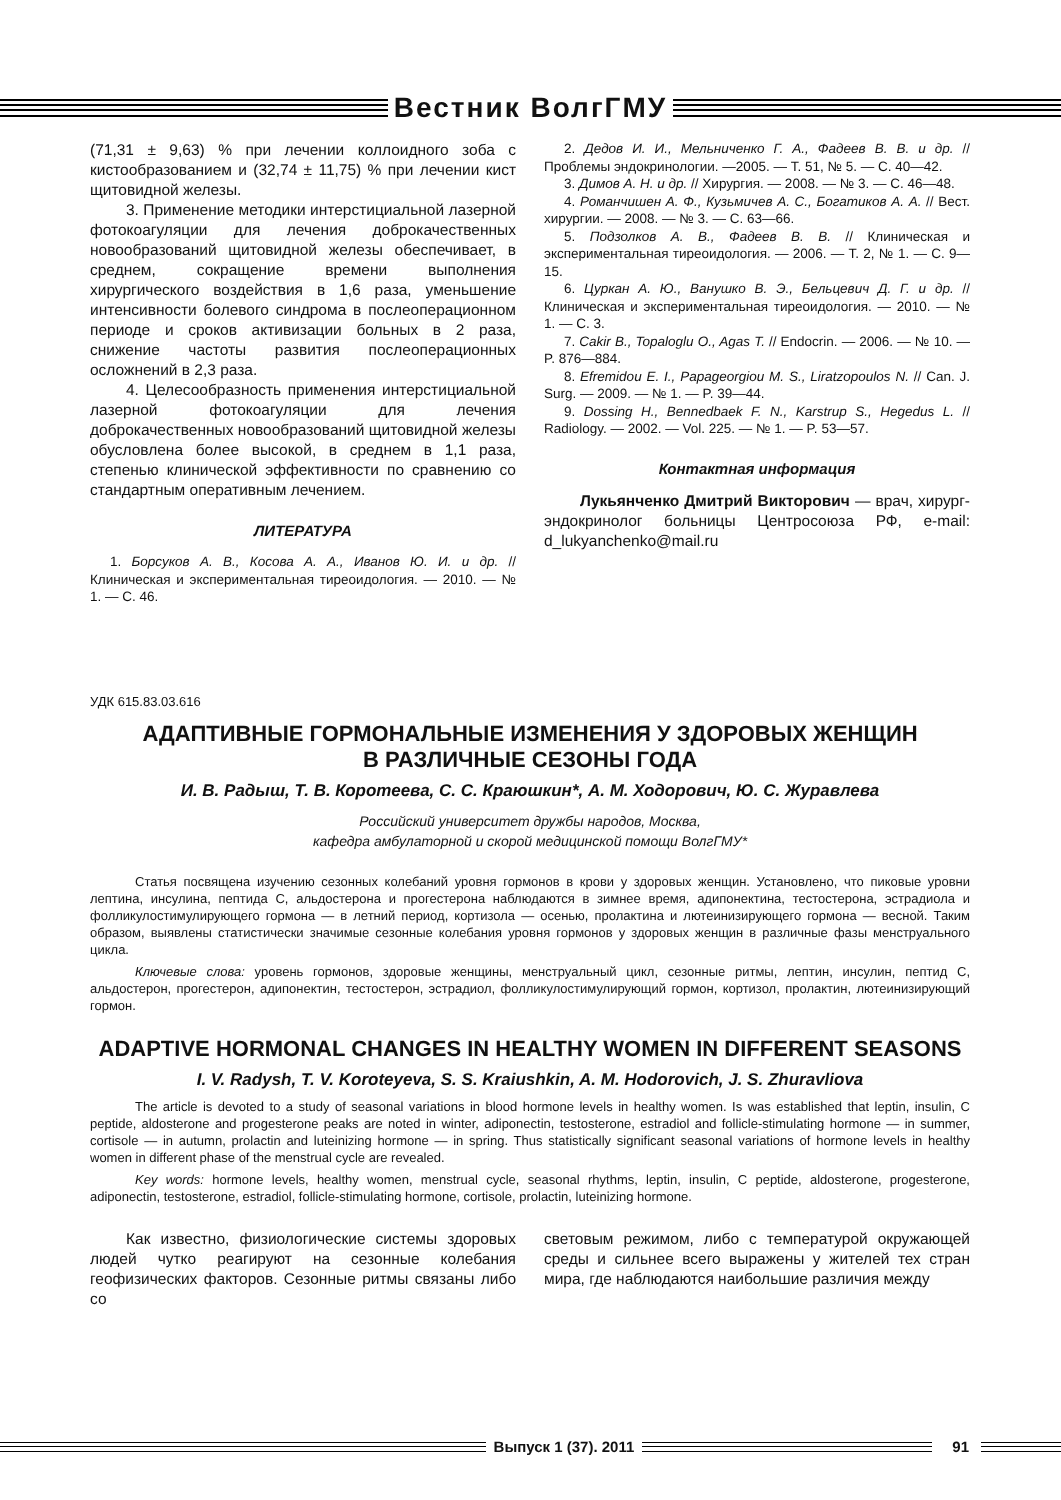Вестник ВолгГМУ
(71,31 ± 9,63) % при лечении коллоидного зоба с кистообразованием и (32,74 ± 11,75) % при лечении кист щитовидной железы.
3. Применение методики интерстициальной лазерной фотокоагуляции для лечения доброкачественных новообразований щитовидной железы обеспечивает, в среднем, сокращение времени выполнения хирургического воздействия в 1,6 раза, уменьшение интенсивности болевого синдрома в послеоперационном периоде и сроков активизации больных в 2 раза, снижение частоты развития послеоперационных осложнений в 2,3 раза.
4. Целесообразность применения интерстициальной лазерной фотокоагуляции для лечения доброкачественных новообразований щитовидной железы обусловлена более высокой, в среднем в 1,1 раза, степенью клинической эффективности по сравнению со стандартным оперативным лечением.
ЛИТЕРАТУРА
1. Борсуков А. В., Косова А. А., Иванов Ю. И. и др. // Клиническая и экспериментальная тиреоидология. — 2010. — № 1. — С. 46.
2. Дедов И. И., Мельниченко Г. А., Фадеев В. В. и др. // Проблемы эндокринологии. —2005. — Т. 51, № 5. — С. 40—42.
3. Димов А. Н. и др. // Хирургия. — 2008. — № 3. — С. 46—48.
4. Романчишен А. Ф., Кузьмичев А. С., Богатиков А. А. // Вест. хирургии. — 2008. — № 3. — С. 63—66.
5. Подзолков А. В., Фадеев В. В. // Клиническая и экспериментальная тиреоидология. — 2006. — Т. 2, № 1. — С. 9—15.
6. Цуркан А. Ю., Ванушко В. Э., Бельцевич Д. Г. и др. // Клиническая и экспериментальная тиреоидология. — 2010. — № 1. — С. 3.
7. Cakir B., Topaloglu O., Agas T. // Endocrin. — 2006. — № 10. — P. 876—884.
8. Efremidou E. I., Papageorgiou M. S., Liratzopoulos N. // Can. J. Surg. — 2009. — № 1. — P. 39—44.
9. Dossing H., Bennedbaek F. N., Karstrup S., Hegedus L. // Radiology. — 2002. — Vol. 225. — № 1. — P. 53—57.
Контактная информация
Лукьянченко Дмитрий Викторович — врач, хирург-эндокринолог больницы Центросоюза РФ, e-mail: d_lukyanchenko@mail.ru
УДК 615.83.03.616
АДАПТИВНЫЕ ГОРМОНАЛЬНЫЕ ИЗМЕНЕНИЯ У ЗДОРОВЫХ ЖЕНЩИН
В РАЗЛИЧНЫЕ СЕЗОНЫ ГОДА
И. В. Радыш, Т. В. Коротеева, С. С. Краюшкин*, А. М. Ходорович, Ю. С. Журавлева
Российский университет дружбы народов, Москва,
кафедра амбулаторной и скорой медицинской помощи ВолгГМУ*
Статья посвящена изучению сезонных колебаний уровня гормонов в крови у здоровых женщин. Установлено, что пиковые уровни лептина, инсулина, пептида С, альдостерона и прогестерона наблюдаются в зимнее время, адипонектина, тестостерона, эстрадиола и фолликулостимулирующего гормона — в летний период, кортизола — осенью, пролактина и лютеинизирующего гормона — весной. Таким образом, выявлены статистически значимые сезонные колебания уровня гормонов у здоровых женщин в различные фазы менструального цикла.
Ключевые слова: уровень гормонов, здоровые женщины, менструальный цикл, сезонные ритмы, лептин, инсулин, пептид С, альдостерон, прогестерон, адипонектин, тестостерон, эстрадиол, фолликулостимулирующий гормон, кортизол, пролактин, лютеинизирующий гормон.
ADAPTIVE HORMONAL CHANGES IN HEALTHY WOMEN IN DIFFERENT SEASONS
I. V. Radysh, T. V. Koroteyeva, S. S. Kraiushkin, A. M. Hodorovich, J. S. Zhuravliova
The article is devoted to a study of seasonal variations in blood hormone levels in healthy women. Is was established that leptin, insulin, C peptide, aldosterone and progesterone peaks are noted in winter, adiponectin, testosterone, estradiol and follicle-stimulating hormone — in summer, cortisole — in autumn, prolactin and luteinizing hormone — in spring. Thus statistically significant seasonal variations of hormone levels in healthy women in different phase of the menstrual cycle are revealed.
Key words: hormone levels, healthy women, menstrual cycle, seasonal rhythms, leptin, insulin, C peptide, aldosterone, progesterone, adiponectin, testosterone, estradiol, follicle-stimulating hormone, cortisole, prolactin, luteinizing hormone.
Как известно, физиологические системы здоровых людей чутко реагируют на сезонные колебания геофизических факторов. Сезонные ритмы связаны либо со
световым режимом, либо с температурой окружающей среды и сильнее всего выражены у жителей тех стран мира, где наблюдаются наибольшие различия между
Выпуск 1 (37). 2011 91